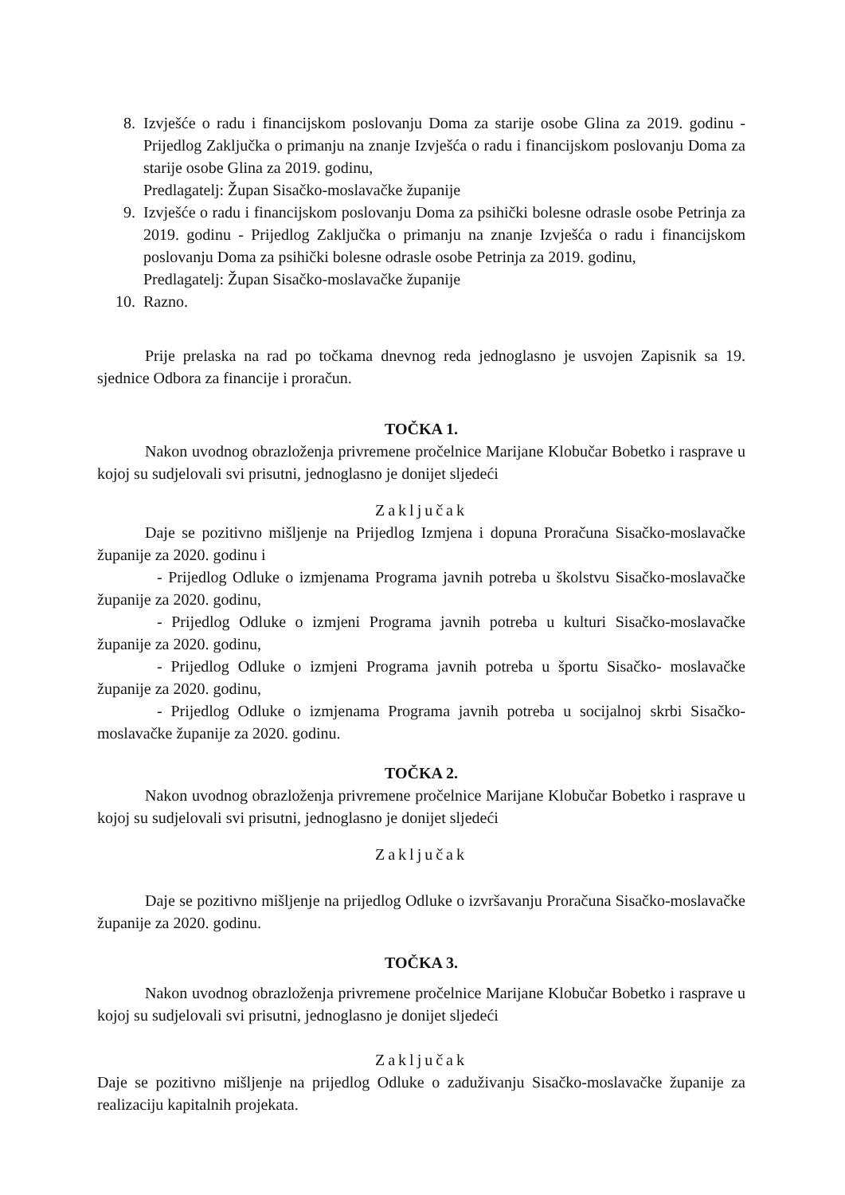8. Izvješće o radu i financijskom poslovanju Doma za starije osobe Glina za 2019. godinu - Prijedlog Zaključka o primanju na znanje Izvješća o radu i financijskom poslovanju Doma za starije osobe Glina za 2019. godinu,
Predlagatelj: Župan Sisačko-moslavačke županije
9. Izvješće o radu i financijskom poslovanju Doma za psihički bolesne odrasle osobe Petrinja za 2019. godinu - Prijedlog Zaključka o primanju na znanje Izvješća o radu i financijskom poslovanju Doma za psihički bolesne odrasle osobe Petrinja za 2019. godinu,
Predlagatelj: Župan Sisačko-moslavačke županije
10. Razno.
Prije prelaska na rad po točkama dnevnog reda jednoglasno je usvojen Zapisnik sa 19. sjednice Odbora za financije i proračun.
TOČKA 1.
Nakon uvodnog obrazloženja privremene pročelnice Marijane Klobučar Bobetko i rasprave u kojoj su sudjelovali svi prisutni, jednoglasno je donijet sljedeći
Zaključak
Daje se pozitivno mišljenje na Prijedlog Izmjena i dopuna Proračuna Sisačko-moslavačke županije za 2020. godinu i
- Prijedlog Odluke o izmjenama Programa javnih potreba u školstvu Sisačko-moslavačke županije za 2020. godinu,
- Prijedlog Odluke o izmjeni Programa javnih potreba u kulturi Sisačko-moslavačke županije za 2020. godinu,
- Prijedlog Odluke o izmjeni Programa javnih potreba u športu Sisačko- moslavačke županije za 2020. godinu,
- Prijedlog Odluke o izmjenama Programa javnih potreba u socijalnoj skrbi Sisačko-moslavačke županije za 2020. godinu.
TOČKA 2.
Nakon uvodnog obrazloženja privremene pročelnice Marijane Klobučar Bobetko i rasprave u kojoj su sudjelovali svi prisutni, jednoglasno je donijet sljedeći
Zaključak
Daje se pozitivno mišljenje na prijedlog Odluke o izvršavanju Proračuna Sisačko-moslavačke županije za 2020. godinu.
TOČKA 3.
Nakon uvodnog obrazloženja privremene pročelnice Marijane Klobučar Bobetko i rasprave u kojoj su sudjelovali svi prisutni, jednoglasno je donijet sljedeći
Zaključak
Daje se pozitivno mišljenje na prijedlog Odluke o zaduživanju Sisačko-moslavačke županije za realizaciju kapitalnih projekata.